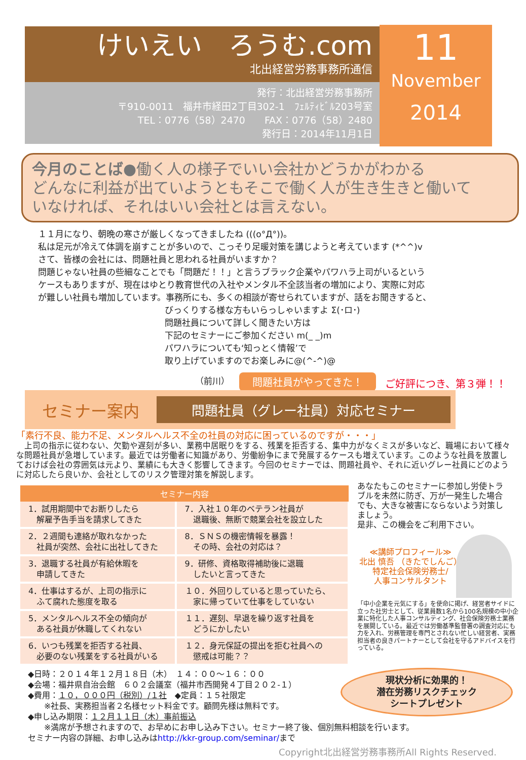けいえい　ろうむ.com
北出経営労務事務所通信
発行：北出経営労務事務所
〒910-0011　福井市経田2丁目302-1　ﾌｪﾙﾃｨﾋﾞﾙ203号室
TEL：0776（58）2470　　FAX：0776（58）2480
発行日：2014年11月1日
11
November
2014
今月のことば●働く人の様子でいい会社かどうかがわかる
どんなに利益が出ていようともそこで働く人が生き生きと働いて
いなければ、それはいい会社とは言えない。
１１月になり、朝晩の寒さが厳しくなってきましたね (((o°Д°))。
私は足元が冷えて体調を崩すことが多いので、こっそり足暖対策を講じようと考えています (*^^)v
さて、皆様の会社には、問題社員と思われる社員がいますか？
問題じゃない社員の些細なことでも「問題だ！！」と言うブラック企業やパワハラ上司がいるという
ケースもありますが、現在はゆとり教育世代の入社やメンタル不全該当者の増加により、実際に対応
が難しい社員も増加しています。事務所にも、多くの相談が寄せられていますが、話をお聞きすると、
びっくりする様な方もいらっしゃいますよ Σ(･ロ･)
問題社員について詳しく聞きたい方は
下記のセミナーにご参加ください m(_ _)m
パワハラについても‘知っとく情報’で
取り上げていますのでお楽しみに@(^-^)@
（前川） 問題社員がやってきた！ ご好評につき、第３弾！！
セミナー案内
問題社員（グレー社員）対応セミナー
「素行不良、能力不足、メンタルヘルス不全の社員の対応に困っているのですが・・・」
　上司の指示に従わない、欠勤や遅刻が多い、業務中居眠りをする、残業を拒否する、集中力がなくミスが多いなど、職場において様々な問題社員が急増しています。最近では労働者に知識があり、労働紛争にまで発展するケースも増えています。このような社員を放置しておけば会社の雰囲気は元より、業績にも大きく影響してきます。今回のセミナーでは、問題社員や、それに近いグレー社員にどのように対応したら良いか、会社としてのリスク管理対策を解説します。
| セミナー内容 | |
| --- | --- |
| 1．試用期間中でお断りしたら 解雇予告手当を請求してきた | 7．入社１０年のベテラン社員が 退職後、無断で競業会社を設立した |
| 2．２週間も連絡が取れなかった 社員が突然、会社に出社してきた | 8．ＳＮＳの機密情報を暴露！ その時、会社の対応は？ |
| 3．退職する社員が有給休暇を 申請してきた | 9．研修、資格取得補助後に退職 したいと言ってきた |
| 4．仕事はするが、上司の指示に ふて腐れた態度を取る | １０．外回りしていると思っていたら、 家に帰っていて仕事をしていない |
| 5．メンタルヘルス不全の傾向が ある社員が休職してくれない | １１．遅刻、早退を繰り返す社員を どうにかしたい |
| 6．いつも残業を拒否する社員、 必要のない残業をする社員がいる | １２．身元保証の提出を拒む社員への 懲戒は可能？？ |
あなたもこのセミナーに参加し労使トラブルを未然に防ぎ、万が一発生した場合でも、大きな被害にならないよう対策しましょう。
是非、この機会をご利用下さい。
≪講師プロフィール≫
北出 慎吾 （きたでしんご）
特定社会保険労務士/
人事コンサルタント
「中小企業を元気にする」を使命に掲げ、経営者サイドに立った社労士として、従業員数1名から100名規模の中小企業に特化した人事コンサルティング、社会保険労務士業務を展開している。最近では労働基準監督署の調査対応にも力を入れ、労務管理を専門とされない忙しい経営者、実務担当者の良きパートナーとして会社を守るアドバイスを行っている。
◆日時：２０１４年１２月１８日（木）　１４：００～１６：００
◆会場：福井県自治会館　６０２会議室（福井市西開発４丁目２０２-１）
◆費用：１０，０００円（税別）/１社　◆定員：１５社限定
　　※社長、実務担当者２名様セット料金です。顧問先様は無料です。
◆申し込み期限：１２月１１日（木）事前振込
　　※満席が予想されますので、お早めにお申し込み下さい。セミナー終了後、個別無料相談を行います。
セミナー内容の詳細、お申し込みはhttp://kkr-group.com/seminar/まで
現状分析に効果的！
潜在労務リスクチェック
シートプレゼント
Copyright北出経営労務事務所All Rights Reserved.